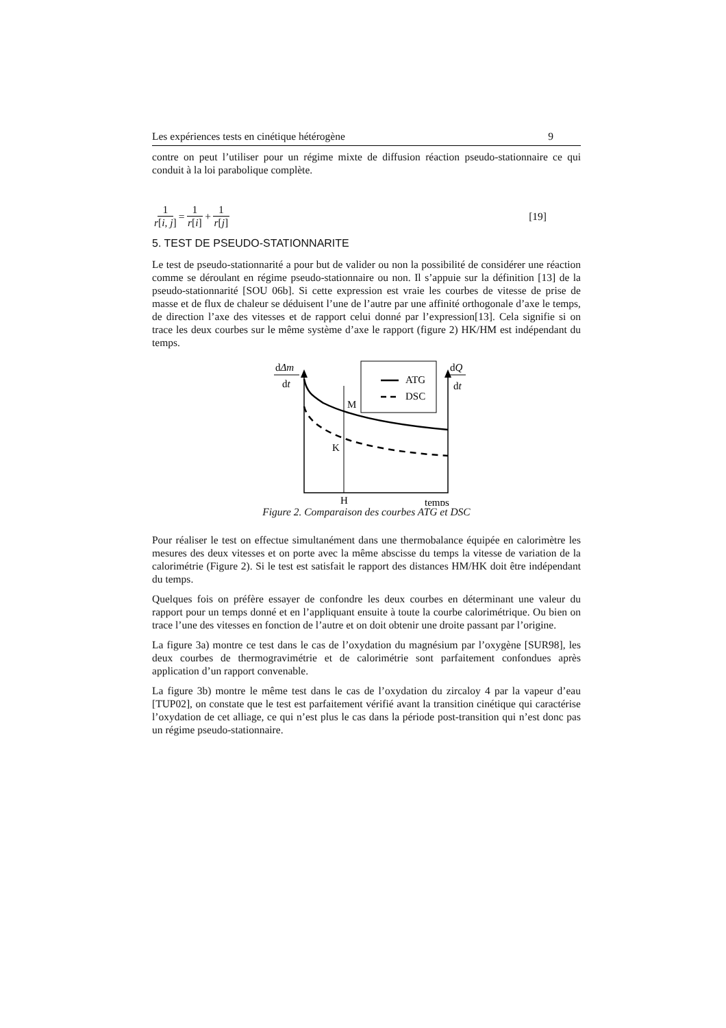Les expériences tests en cinétique hétérogène 9
contre on peut l’utiliser pour un régime mixte de diffusion réaction pseudo-stationnaire ce qui conduit à la loi parabolique complète.
1 r[i, j] = 1 r[i] + 1 r[j] [19]
5. TEST DE PSEUDO-STATIONNARITE
Le test de pseudo-stationnarité a pour but de valider ou non la possibilité de considérer une réaction comme se déroulant en régime pseudo-stationnaire ou non. Il s’appuie sur la définition [13] de la pseudo-stationnarité [SOU 06b]. Si cette expression est vraie les courbes de vitesse de prise de masse et de flux de chaleur se déduisent l’une de l’autre par une affinité orthogonale d’axe le temps, de direction l’axe des vitesses et de rapport celui donné par l’expression[13]. Cela signifie si on trace les deux courbes sur le même système d’axe le rapport (figure 2) HK/HM est indépendant du temps.
dΔm
dt
dQ
dt
ATG
DSC
M
K
H
temps
Figure 2. Comparaison des courbes ATG et DSC
Pour réaliser le test on effectue simultanément dans une thermobalance équipée en calorimètre les mesures des deux vitesses et on porte avec la même abscisse du temps la vitesse de variation de la calorimétrie (Figure 2). Si le test est satisfait le rapport des distances HM/HK doit être indépendant du temps.
Quelques fois on préfère essayer de confondre les deux courbes en déterminant une valeur du rapport pour un temps donné et en l’appliquant ensuite à toute la courbe calorimétrique. Ou bien on trace l’une des vitesses en fonction de l’autre et on doit obtenir une droite passant par l’origine.
La figure 3a) montre ce test dans le cas de l’oxydation du magnésium par l’oxygène [SUR98], les deux courbes de thermogravimétrie et de calorimétrie sont parfaitement confondues après application d’un rapport convenable.
La figure 3b) montre le même test dans le cas de l’oxydation du zircaloy 4 par la vapeur d’eau [TUP02], on constate que le test est parfaitement vérifié avant la transition cinétique qui caractérise l’oxydation de cet alliage, ce qui n’est plus le cas dans la période post-transition qui n’est donc pas un régime pseudo-stationnaire.